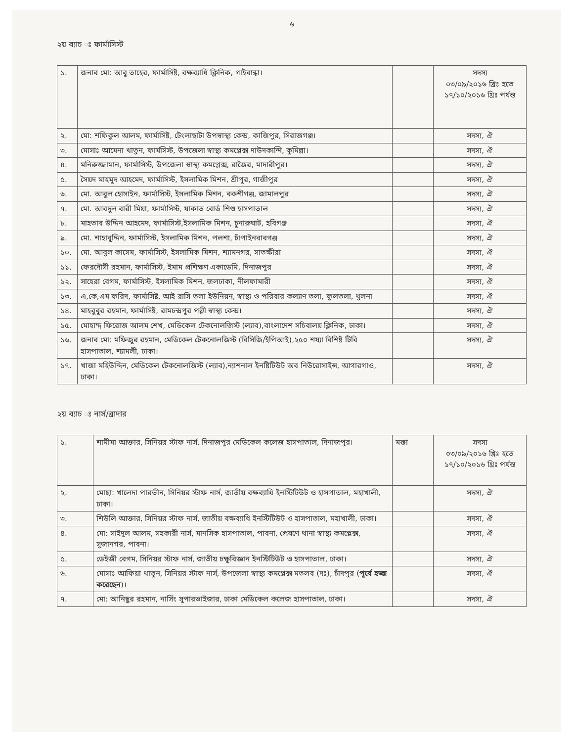৬
২য় ব্যাচ ঃ ফার্মাসিস্ট
| ১. | জনাব মো: আবু তাহের, ফার্মাসিষ্ট, বক্ষব্যাধি ক্লিনিক, গাইবান্ধা। | | সদস্য ০৩/০৯/২০১৬ খ্রিঃ হতে ১৭/১০/২০১৬ খ্রিঃ পর্যন্ত |
| ২. | মো: শফিকুল আলম, ফার্মাসিষ্ট, টেংলাছাটা উপস্বাস্থ্য কেন্দ্র, কাজিপুর, সিরাজগঞ্জ। | | সদস্য, ঐ |
| ৩. | মোসাঃ আমেনা খাতুন, ফার্মসিস্ট, উপজেলা স্বাস্থ্য কমপ্লেক্স দাউদকান্দি, কুমিল্লা। | | সদস্য, ঐ |
| ৪. | মনিরুজ্জামান, ফার্মাসিস্ট, উপজেলা স্বাস্থ্য কমপ্লেক্স, রাজৈর, মাদারীপুর। | | সদস্য, ঐ |
| ৫. | সৈয়দ মাহমুদ আহমেদ, ফার্মাসিস্ট, ইসলামিক মিশন, শ্রীপুর, গাজীপুর | | সদস্য, ঐ |
| ৬. | মো. আবুল হোসাইন, ফার্মাসিস্ট, ইসলামিক মিশন, বকশীগঞ্জ, জামালপুর | | সদস্য, ঐ |
| ৭. | মো. আবদুল বারী মিয়া, ফার্মাসিস্ট, যাকাত বোর্ড শিশু হাসপাতাল | | সদস্য, ঐ |
| ৮. | মাহতাব উদ্দিন আহমেদ, ফার্মাসিস্ট,ইসলামিক মিশন, চুনারুঘাট, হবিগঞ্জ | | সদস্য, ঐ |
| ৯. | মো. শাহাবুদ্দিন, ফার্মাসিস্ট, ইসলামিক মিশন, পলশা, চাঁপাইনবাবগঞ্জ | | সদস্য, ঐ |
| ১০. | মো. আবুল কাসেম, ফার্মাসিস্ট, ইসলামিক মিশন, শ্যামনগর, সাতক্ষীরা | | সদস্য, ঐ |
| ১১. | ফেরদৌসী রহমান, ফার্মাসিস্ট, ইমাম প্রশিক্ষণ একাডেমি, দিনাজপুর | | সদস্য, ঐ |
| ১২. | সাহেরা বেগম, ফার্মাসিস্ট, ইসলামিক মিশন, জলঢাকা, নীলফামারী | | সদস্য, ঐ |
| ১৩. | এ,কে,এম ফরিদ, ফার্মাসিষ্ট, আই রাসি তলা ইউনিয়ন, স্বাস্থ্য ও পরিবার কল্যাণ তলা, ফুলতলা, খুলনা | | সদস্য, ঐ |
| ১৪. | মাহবুবুর রহমান, ফার্মাসিষ্ট, রামচন্দ্রপুর পল্লী স্বাস্থ্য কেন্দ্র। | | সদস্য, ঐ |
| ১৫. | মোহাম্দ ফিরোজ আলম শেখ, মেডিকেল টেকনোলজিস্ট (ল্যাব),বাংলাদেশ সচিবালয় ক্লিনিক, ঢাকা। | | সদস্য, ঐ |
| ১৬. | জনাব মো: মফিজুর রহমান, মেডিকেল টেকনোলজিস্ট (বিসিজি/ইপিআই),২৫০ শয্যা বিশিষ্ট টিবি হাসপাতাল, শ্যামলী, ঢাকা। | | সদস্য, ঐ |
| ১৭. | খাজা মহিউদ্দিন, মেডিকেল টেকনোলজিস্ট (ল্যাব),ন্যাশনাল ইনষ্টিটিউট অব নিউরোসাইন্স, আগারগাও, ঢাকা। | | সদস্য, ঐ |
২য় ব্যাচ ঃ নার্স/ব্রাদার
| ১. | শামীমা আক্তার, সিনিয়র স্টাফ নার্স, দিনাজপুর মেডিকেল কলেজ হাসপাতাল, দিনাজপুর। | মক্কা | সদস্য ০৩/০৯/২০১৬ খ্রিঃ হতে ১৭/১০/২০১৬ খ্রিঃ পর্যন্ত |
| ২. | মোছা: খালেদা পারভীন, সিনিয়র স্টাফ নার্স, জাতীয় বক্ষব্যাধি ইনস্টিটিউট ও হাসপাতাল, মহাখালী, ঢাকা। | | সদস্য, ঐ |
| ৩. | শিউলি আক্তার, সিনিয়র স্টাফ নার্স, জাতীয় বক্ষব্যাধি ইনস্টিটিউট ও হাসপাতাল, মহাখালী, ঢাকা। | | সদস্য, ঐ |
| ৪. | মো: সাইদুল আলম, সহকারী নার্স, মানসিক হাসপাতাল, পাবনা, প্রেষণে থানা স্বাস্থ্য কমপ্লেক্স, সুজানগর, পাবনা। | | সদস্য, ঐ |
| ৫. | ডেইজী বেগম, সিনিয়র স্টাফ নার্স, জাতীয় চক্ষুবিজ্ঞান ইনস্টিটিউট ও হাসপাতাল, ঢাকা। | | সদস্য, ঐ |
| ৬. | মোসাঃ আফিয়া খাতুন, সিনিয়র স্টাফ নার্স, উপজেলা স্বাস্থ্য কমপ্লেক্স মতলব (দঃ), চাঁদপুর ( পূর্বে হজ্জ করেছেন )। | | সদস্য, ঐ |
| ৭. | মো: আনিছুর রহমান, নার্সিং সুপারভাইজার, ঢাকা মেডিকেল কলেজ হাসপাতাল, ঢাকা। | | সদস্য, ঐ |